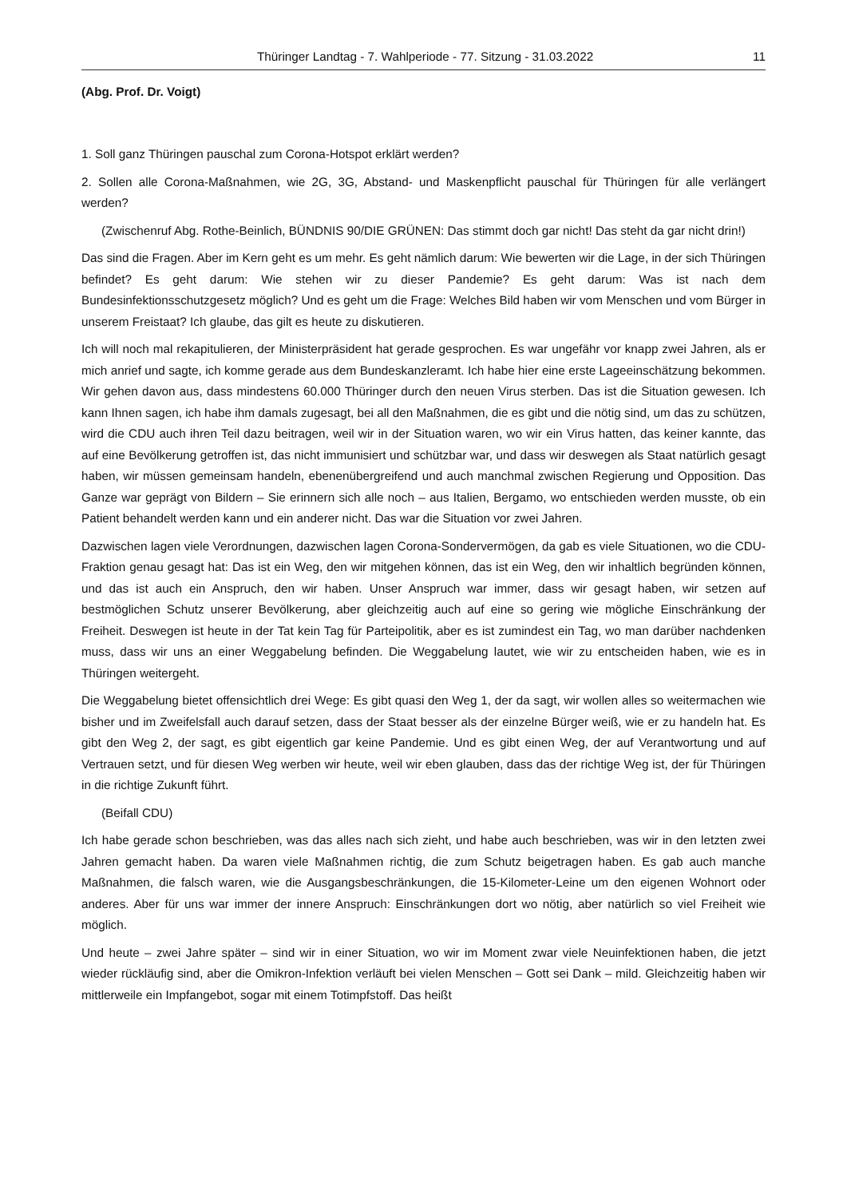Thüringer Landtag - 7. Wahlperiode - 77. Sitzung - 31.03.2022 11
(Abg. Prof. Dr. Voigt)
1. Soll ganz Thüringen pauschal zum Corona-Hotspot erklärt werden?
2. Sollen alle Corona-Maßnahmen, wie 2G, 3G, Abstand- und Maskenpflicht pauschal für Thüringen für alle verlängert werden?
(Zwischenruf Abg. Rothe-Beinlich, BÜNDNIS 90/DIE GRÜNEN: Das stimmt doch gar nicht! Das steht da gar nicht drin!)
Das sind die Fragen. Aber im Kern geht es um mehr. Es geht nämlich darum: Wie bewerten wir die Lage, in der sich Thüringen befindet? Es geht darum: Wie stehen wir zu dieser Pandemie? Es geht darum: Was ist nach dem Bundesinfektionsschutzgesetz möglich? Und es geht um die Frage: Welches Bild haben wir vom Menschen und vom Bürger in unserem Freistaat? Ich glaube, das gilt es heute zu diskutieren.
Ich will noch mal rekapitulieren, der Ministerpräsident hat gerade gesprochen. Es war ungefähr vor knapp zwei Jahren, als er mich anrief und sagte, ich komme gerade aus dem Bundeskanzleramt. Ich habe hier eine erste Lageeinschätzung bekommen. Wir gehen davon aus, dass mindestens 60.000 Thüringer durch den neuen Virus sterben. Das ist die Situation gewesen. Ich kann Ihnen sagen, ich habe ihm damals zugesagt, bei all den Maßnahmen, die es gibt und die nötig sind, um das zu schützen, wird die CDU auch ihren Teil dazu beitragen, weil wir in der Situation waren, wo wir ein Virus hatten, das keiner kannte, das auf eine Bevölkerung getroffen ist, das nicht immunisiert und schützbar war, und dass wir deswegen als Staat natürlich gesagt haben, wir müssen gemeinsam handeln, ebenenübergreifend und auch manchmal zwischen Regierung und Opposition. Das Ganze war geprägt von Bildern – Sie erinnern sich alle noch – aus Italien, Bergamo, wo entschieden werden musste, ob ein Patient behandelt werden kann und ein anderer nicht. Das war die Situation vor zwei Jahren.
Dazwischen lagen viele Verordnungen, dazwischen lagen Corona-Sondervermögen, da gab es viele Situationen, wo die CDU-Fraktion genau gesagt hat: Das ist ein Weg, den wir mitgehen können, das ist ein Weg, den wir inhaltlich begründen können, und das ist auch ein Anspruch, den wir haben. Unser Anspruch war immer, dass wir gesagt haben, wir setzen auf bestmöglichen Schutz unserer Bevölkerung, aber gleichzeitig auch auf eine so gering wie mögliche Einschränkung der Freiheit. Deswegen ist heute in der Tat kein Tag für Parteipolitik, aber es ist zumindest ein Tag, wo man darüber nachdenken muss, dass wir uns an einer Weggabelung befinden. Die Weggabelung lautet, wie wir zu entscheiden haben, wie es in Thüringen weitergeht.
Die Weggabelung bietet offensichtlich drei Wege: Es gibt quasi den Weg 1, der da sagt, wir wollen alles so weitermachen wie bisher und im Zweifelsfall auch darauf setzen, dass der Staat besser als der einzelne Bürger weiß, wie er zu handeln hat. Es gibt den Weg 2, der sagt, es gibt eigentlich gar keine Pandemie. Und es gibt einen Weg, der auf Verantwortung und auf Vertrauen setzt, und für diesen Weg werben wir heute, weil wir eben glauben, dass das der richtige Weg ist, der für Thüringen in die richtige Zukunft führt.
(Beifall CDU)
Ich habe gerade schon beschrieben, was das alles nach sich zieht, und habe auch beschrieben, was wir in den letzten zwei Jahren gemacht haben. Da waren viele Maßnahmen richtig, die zum Schutz beigetragen haben. Es gab auch manche Maßnahmen, die falsch waren, wie die Ausgangsbeschränkungen, die 15-Kilometer-Leine um den eigenen Wohnort oder anderes. Aber für uns war immer der innere Anspruch: Einschränkungen dort wo nötig, aber natürlich so viel Freiheit wie möglich.
Und heute – zwei Jahre später – sind wir in einer Situation, wo wir im Moment zwar viele Neuinfektionen haben, die jetzt wieder rückläufig sind, aber die Omikron-Infektion verläuft bei vielen Menschen – Gott sei Dank – mild. Gleichzeitig haben wir mittlerweile ein Impfangebot, sogar mit einem Totimpfstoff. Das heißt